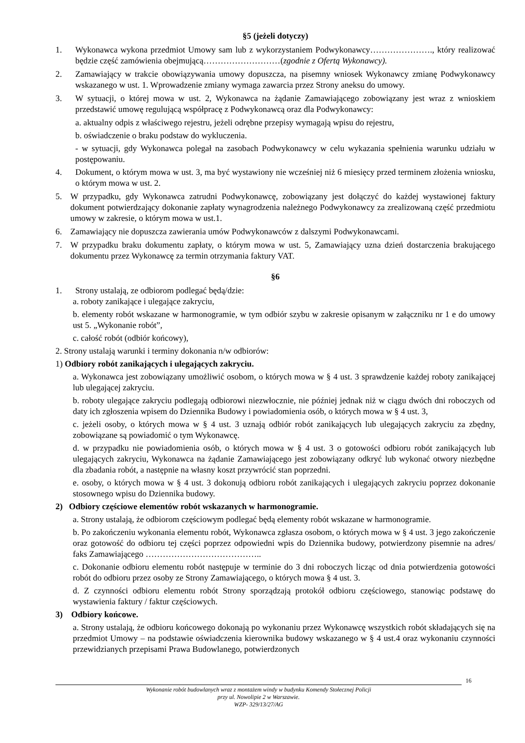§5 (jeżeli dotyczy)
1. Wykonawca wykona przedmiot Umowy sam lub z wykorzystaniem Podwykonawcy…………………., który realizować będzie część zamówienia obejmującą………………………(zgodnie z Ofertą Wykonawcy).
2. Zamawiający w trakcie obowiązywania umowy dopuszcza, na pisemny wniosek Wykonawcy zmianę Podwykonawcy wskazanego w ust. 1. Wprowadzenie zmiany wymaga zawarcia przez Strony aneksu do umowy.
3. W sytuacji, o której mowa w ust. 2, Wykonawca na żądanie Zamawiającego zobowiązany jest wraz z wnioskiem przedstawić umowę regulującą współpracę z Podwykonawcą oraz dla Podwykonawcy:
a. aktualny odpis z właściwego rejestru, jeżeli odrębne przepisy wymagają wpisu do rejestru,
b. oświadczenie o braku podstaw do wykluczenia.
- w sytuacji, gdy Wykonawca polegał na zasobach Podwykonawcy w celu wykazania spełnienia warunku udziału w postępowaniu.
4. Dokument, o którym mowa w ust. 3, ma być wystawiony nie wcześniej niż 6 miesięcy przed terminem złożenia wniosku, o którym mowa w ust. 2.
5. W przypadku, gdy Wykonawca zatrudni Podwykonawcę, zobowiązany jest dołączyć do każdej wystawionej faktury dokument potwierdzający dokonanie zapłaty wynagrodzenia należnego Podwykonawcy za zrealizowaną część przedmiotu umowy w zakresie, o którym mowa w ust.1.
6. Zamawiający nie dopuszcza zawierania umów Podwykonawców z dalszymi Podwykonawcami.
7. W przypadku braku dokumentu zapłaty, o którym mowa w ust. 5, Zamawiający uzna dzień dostarczenia brakującego dokumentu przez Wykonawcę za termin otrzymania faktury VAT.
§6
1. Strony ustalają, ze odbiorom podlegać będą/dzie:
a. roboty zanikające i ulegające zakryciu,
b. elementy robót wskazane w harmonogramie, w tym odbiór szybu w zakresie opisanym w załączniku nr 1 e do umowy ust 5. „Wykonanie robót”,
c. całość robót (odbiór końcowy),
2. Strony ustalają warunki i terminy dokonania n/w odbiorów:
1) Odbiory robót zanikających i ulegających zakryciu.
a. Wykonawca jest zobowiązany umożliwić osobom, o których mowa w § 4 ust. 3 sprawdzenie każdej roboty zanikającej lub ulegającej zakryciu.
b. roboty ulegające zakryciu podlegają odbiorowi niezwłocznie, nie później jednak niż w ciągu dwóch dni roboczych od daty ich zgłoszenia wpisem do Dziennika Budowy i powiadomienia osób, o których mowa w § 4 ust. 3,
c. jeżeli osoby, o których mowa w § 4 ust. 3 uznają odbiór robót zanikających lub ulegających zakryciu za zbędny, zobowiązane są powiadomić o tym Wykonawcę.
d. w przypadku nie powiadomienia osób, o których mowa w § 4 ust. 3 o gotowości odbioru robót zanikających lub ulegających zakryciu, Wykonawca na żądanie Zamawiającego jest zobowiązany odkryć lub wykonać otwory niezbędne dla zbadania robót, a następnie na własny koszt przywrócić stan poprzedni.
e. osoby, o których mowa w § 4 ust. 3 dokonują odbioru robót zanikających i ulegających zakryciu poprzez dokonanie stosownego wpisu do Dziennika budowy.
2) Odbiory częściowe elementów robót wskazanych w harmonogramie.
a. Strony ustalają, że odbiorom częściowym podlegać będą elementy robót wskazane w harmonogramie.
b. Po zakończeniu wykonania elementu robót, Wykonawca zgłasza osobom, o których mowa w § 4 ust. 3 jego zakończenie oraz gotowość do odbioru tej części poprzez odpowiedni wpis do Dziennika budowy, potwierdzony pisemnie na adres/ faks Zamawiającego …………………………………..
c. Dokonanie odbioru elementu robót następuje w terminie do 3 dni roboczych licząc od dnia potwierdzenia gotowości robót do odbioru przez osoby ze Strony Zamawiającego, o których mowa § 4 ust. 3.
d. Z czynności odbioru elementu robót Strony sporządzają protokół odbioru częściowego, stanowiąc podstawę do wystawienia faktury / faktur częściowych.
3) Odbiory końcowe.
a. Strony ustalają, że odbioru końcowego dokonają po wykonaniu przez Wykonawcę wszystkich robót składających się na przedmiot Umowy – na podstawie oświadczenia kierownika budowy wskazanego w § 4 ust.4 oraz wykonaniu czynności przewidzianych przepisami Prawa Budowlanego, potwierdzonych
16
Wykonanie robót budowlanych wraz z montażem windy w budynku Komendy Stołecznej Policji
przy ul. Nowolipie 2 w Warszawie.
WZP- 329/13/27/AG